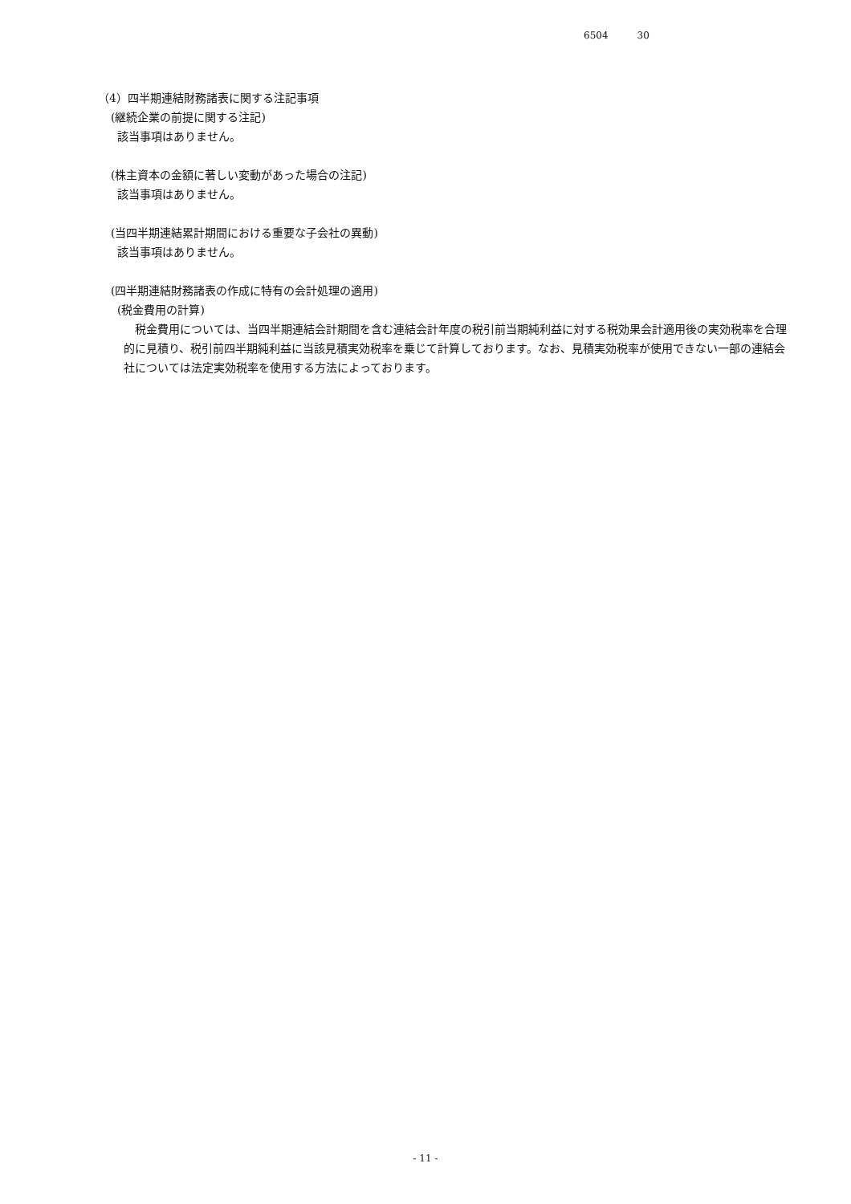6504 30
（4）四半期連結財務諸表に関する注記事項
(継続企業の前提に関する注記)
該当事項はありません。
(株主資本の金額に著しい変動があった場合の注記)
該当事項はありません。
(当四半期連結累計期間における重要な子会社の異動)
該当事項はありません。
(四半期連結財務諸表の作成に特有の会計処理の適用)
(税金費用の計算)
　税金費用については、当四半期連結会計期間を含む連結会計年度の税引前当期純利益に対する税効果会計適用後の実効税率を合理的に見積り、税引前四半期純利益に当該見積実効税率を乗じて計算しております。なお、見積実効税率が使用できない一部の連結会社については法定実効税率を使用する方法によっております。
- 11 -